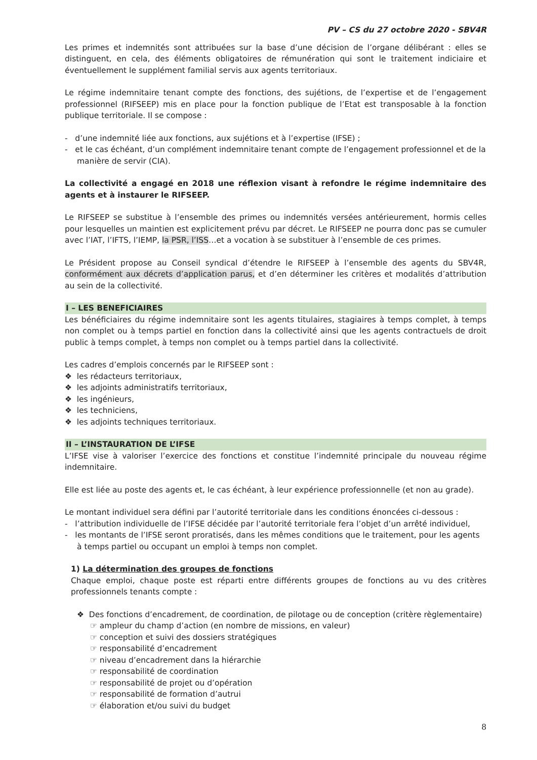PV – CS du 27 octobre 2020 - SBV4R
Les primes et indemnités sont attribuées sur la base d’une décision de l’organe délibérant : elles se distinguent, en cela, des éléments obligatoires de rémunération qui sont le traitement indiciaire et éventuellement le supplément familial servis aux agents territoriaux.
Le régime indemnitaire tenant compte des fonctions, des sujétions, de l’expertise et de l’engagement professionnel (RIFSEEP) mis en place pour la fonction publique de l’Etat est transposable à la fonction publique territoriale. Il se compose :
- d’une indemnité liée aux fonctions, aux sujétions et à l’expertise (IFSE) ;
- et le cas échéant, d’un complément indemnitaire tenant compte de l’engagement professionnel et de la manière de servir (CIA).
La collectivité a engagé en 2018 une réflexion visant à refondre le régime indemnitaire des agents et à instaurer le RIFSEEP.
Le RIFSEEP se substitue à l’ensemble des primes ou indemnités versées antérieurement, hormis celles pour lesquelles un maintien est explicitement prévu par décret. Le RIFSEEP ne pourra donc pas se cumuler avec l’IAT, l’IFTS, l’IEMP, la PSR, l’ISS…et a vocation à se substituer à l’ensemble de ces primes.
Le Président propose au Conseil syndical d’étendre le RIFSEEP à l’ensemble des agents du SBV4R, conformément aux décrets d’application parus, et d’en déterminer les critères et modalités d’attribution au sein de la collectivité.
I – LES BENEFICIAIRES
Les bénéficiaires du régime indemnitaire sont les agents titulaires, stagiaires à temps complet, à temps non complet ou à temps partiel en fonction dans la collectivité ainsi que les agents contractuels de droit public à temps complet, à temps non complet ou à temps partiel dans la collectivité.
Les cadres d’emplois concernés par le RIFSEEP sont :
❖ les rédacteurs territoriaux,
❖ les adjoints administratifs territoriaux,
❖ les ingénieurs,
❖ les techniciens,
❖ les adjoints techniques territoriaux.
II – L’INSTAURATION DE L’IFSE
L’IFSE vise à valoriser l’exercice des fonctions et constitue l’indemnité principale du nouveau régime indemnitaire.
Elle est liée au poste des agents et, le cas échéant, à leur expérience professionnelle (et non au grade).
Le montant individuel sera défini par l’autorité territoriale dans les conditions énoncées ci-dessous :
- l’attribution individuelle de l’IFSE décidée par l’autorité territoriale fera l’objet d’un arrêté individuel,
- les montants de l’IFSE seront proratisés, dans les mêmes conditions que le traitement, pour les agents à temps partiel ou occupant un emploi à temps non complet.
1) La détermination des groupes de fonctions
Chaque emploi, chaque poste est réparti entre différents groupes de fonctions au vu des critères professionnels tenants compte :
❖ Des fonctions d’encadrement, de coordination, de pilotage ou de conception (critère règlementaire)
☞ ampleur du champ d’action (en nombre de missions, en valeur)
☞ conception et suivi des dossiers stratégiques
☞ responsabilité d’encadrement
☞ niveau d’encadrement dans la hiérarchie
☞ responsabilité de coordination
☞ responsabilité de projet ou d’opération
☞ responsabilité de formation d’autrui
☞ élaboration et/ou suivi du budget
8